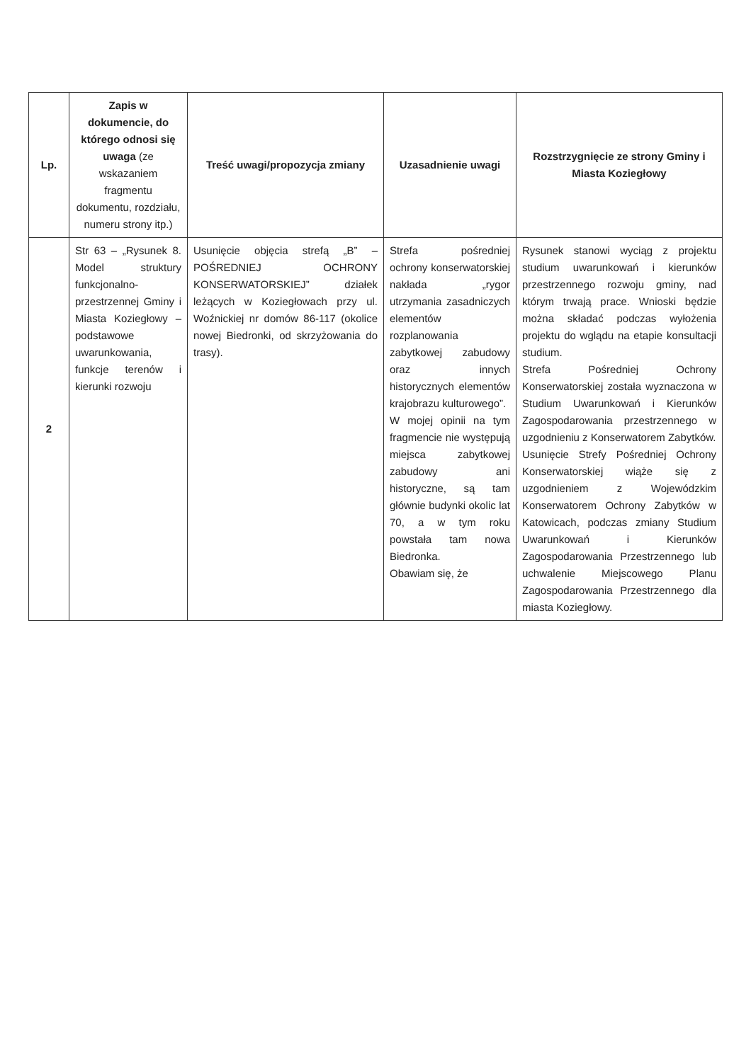| Lp. | Zapis w dokumencie, do którego odnosi się uwaga (ze wskazaniem fragmentu dokumentu, rozdziału, numeru strony itp.) | Treść uwagi/propozycja zmiany | Uzasadnienie uwagi | Rozstrzygnięcie ze strony Gminy i Miasta Koziegłowy |
| --- | --- | --- | --- | --- |
| 2 | Str 63 – „Rysunek 8. Model struktury funkcjonalno-przestrzennej Gminy i Miasta Koziegłowy – podstawowe uwarunkowania, funkcje terenów i kierunki rozwoju | Usunięcie objęcia strefą „B” – POŚREDNIEJ OCHRONY KONSERWATORSKIEJ” działek leżących w Koziegłowach przy ul. Woźnickiej nr domów 86-117 (okolice nowej Biedronki, od skrzyżowania do trasy). | Strefa pośredniej ochrony konserwatorskiej nakłada „rygor utrzymania zasadniczych elementów rozplanowania zabytkowej zabudowy oraz innych historycznych elementów krajobrazu kulturowego”. W mojej opinii na tym fragmencie nie występują miejsca zabytkowej zabudowy ani historyczne, są tam głównie budynki okolic lat 70, a w tym roku powstała tam nowa Biedronka. Obawiam się, że | Rysunek stanowi wyciąg z projektu studium uwarunkowań i kierunków przestrzennego rozwoju gminy, nad którym trwają prace. Wnioski będzie można składać podczas wyłożenia projektu do wglądu na etapie konsultacji studium. Strefa Pośredniej Ochrony Konserwatorskiej została wyznaczona w Studium Uwarunkowań i Kierunków Zagospodarowania przestrzennego w uzgodnieniu z Konserwatorem Zabytków. Usunięcie Strefy Pośredniej Ochrony Konserwatorskiej wiąże się z uzgodnieniem z Wojewódzkim Konserwatorem Ochrony Zabytków w Katowicach, podczas zmiany Studium Uwarunkowań i Kierunków Zagospodarowania Przestrzennego lub uchwalenie Miejscowego Planu Zagospodarowania Przestrzennego dla miasta Koziegłowy. |